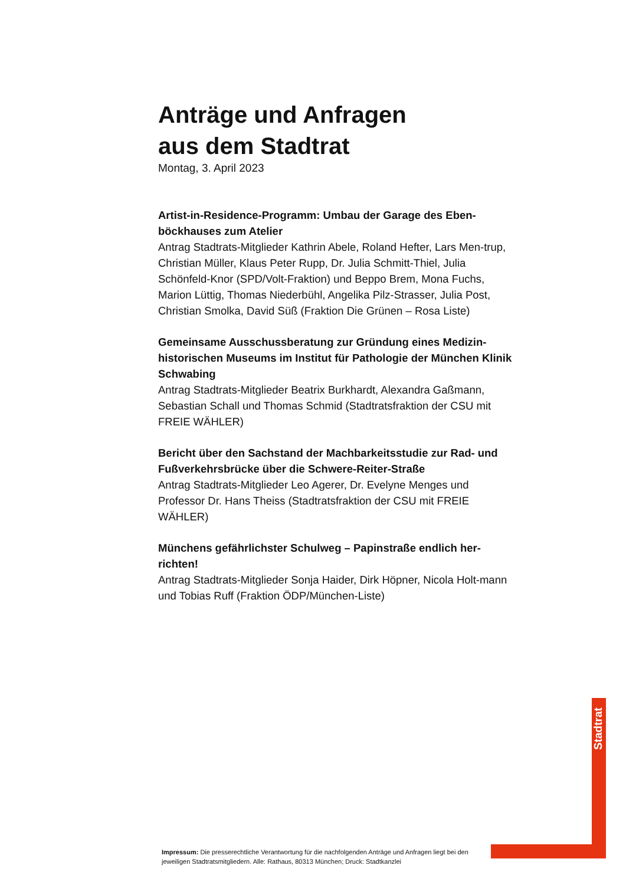Anträge und Anfragen
aus dem Stadtrat
Montag, 3. April 2023
Artist-in-Residence-Programm: Umbau der Garage des Eben-böckhauses zum Atelier
Antrag Stadtrats-Mitglieder Kathrin Abele, Roland Hefter, Lars Men-trup, Christian Müller, Klaus Peter Rupp, Dr. Julia Schmitt-Thiel, Julia Schönfeld-Knor (SPD/Volt-Fraktion) und Beppo Brem, Mona Fuchs, Marion Lüttig, Thomas Niederbühl, Angelika Pilz-Strasser, Julia Post, Christian Smolka, David Süß (Fraktion Die Grünen – Rosa Liste)
Gemeinsame Ausschussberatung zur Gründung eines Medizin-historischen Museums im Institut für Pathologie der München Klinik Schwabing
Antrag Stadtrats-Mitglieder Beatrix Burkhardt, Alexandra Gaßmann, Sebastian Schall und Thomas Schmid (Stadtratsfraktion der CSU mit FREIE WÄHLER)
Bericht über den Sachstand der Machbarkeitsstudie zur Rad- und Fußverkehrsbrücke über die Schwere-Reiter-Straße
Antrag Stadtrats-Mitglieder Leo Agerer, Dr. Evelyne Menges und Professor Dr. Hans Theiss (Stadtratsfraktion der CSU mit FREIE WÄHLER)
Münchens gefährlichster Schulweg – Papinstraße endlich her-richten!
Antrag Stadtrats-Mitglieder Sonja Haider, Dirk Höpner, Nicola Holt-mann und Tobias Ruff (Fraktion ÖDP/München-Liste)
Stadtrat
Impressum: Die presserechtliche Verantwortung für die nachfolgenden Anträge und Anfragen liegt bei den jeweiligen Stadtratsmitgliedern. Alle: Rathaus, 80313 München; Druck: Stadtkanzlei